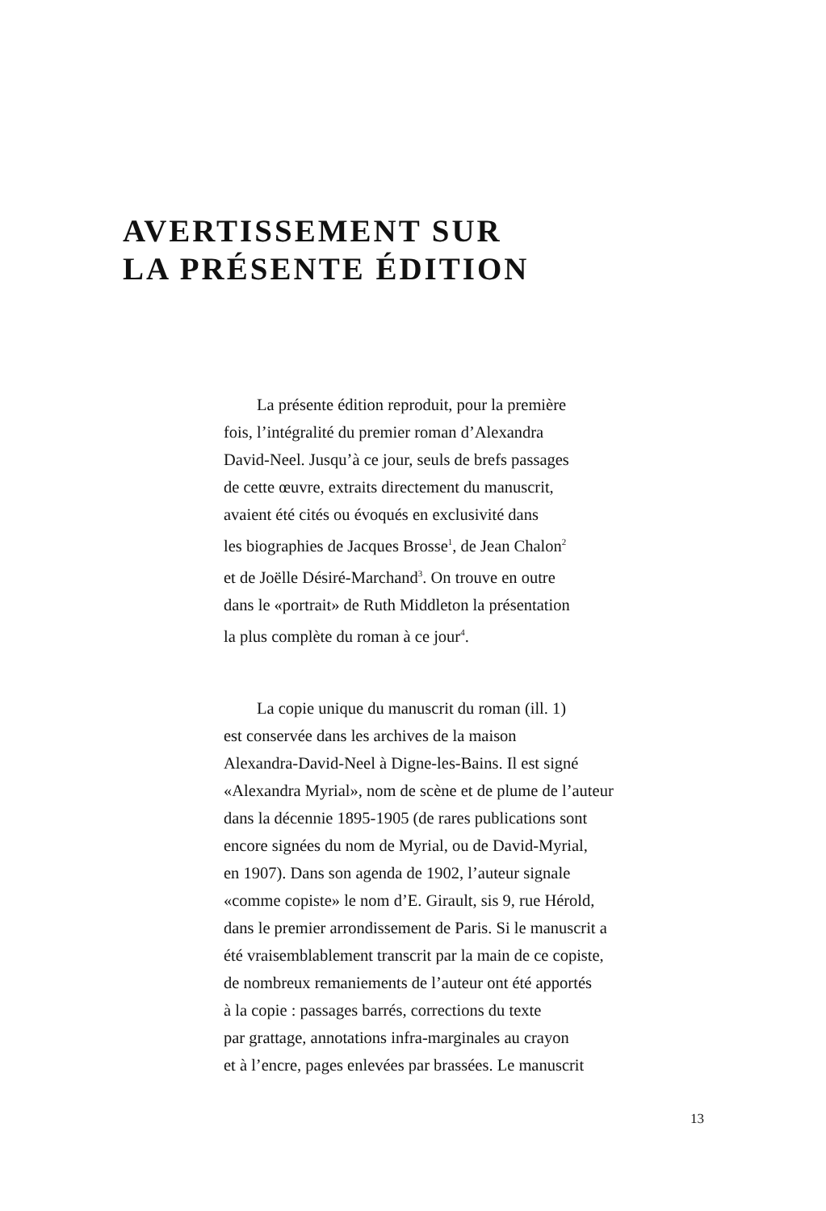AVERTISSEMENT SUR
LA PRÉSENTE ÉDITION
La présente édition reproduit, pour la première
fois, l’intégralité du premier roman d’Alexandra
David-Neel. Jusqu’à ce jour, seuls de brefs passages
de cette œuvre, extraits directement du manuscrit,
avaient été cités ou évoqués en exclusivité dans
les biographies de Jacques Brosse<sup>1</sup>, de Jean Chalon<sup>2</sup>
et de Joëlle Désiré-Marchand<sup>3</sup>. On trouve en outre
dans le «portrait» de Ruth Middleton la présentation
la plus complète du roman à ce jour<sup>4</sup>.
La copie unique du manuscrit du roman (ill. 1)
est conservée dans les archives de la maison
Alexandra-David-Neel à Digne-les-Bains. Il est signé
«Alexandra Myrial», nom de scène et de plume de l’auteur
dans la décennie 1895-1905 (de rares publications sont
encore signées du nom de Myrial, ou de David-Myrial,
en 1907). Dans son agenda de 1902, l’auteur signale
«comme copiste» le nom d’E. Girault, sis 9, rue Hérold,
dans le premier arrondissement de Paris. Si le manuscrit a
été vraisemblablement transcrit par la main de ce copiste,
de nombreux remaniements de l’auteur ont été apportés
à la copie : passages barrés, corrections du texte
par grattage, annotations infra-marginales au crayon
et à l’encre, pages enlevées par brassées. Le manuscrit
13